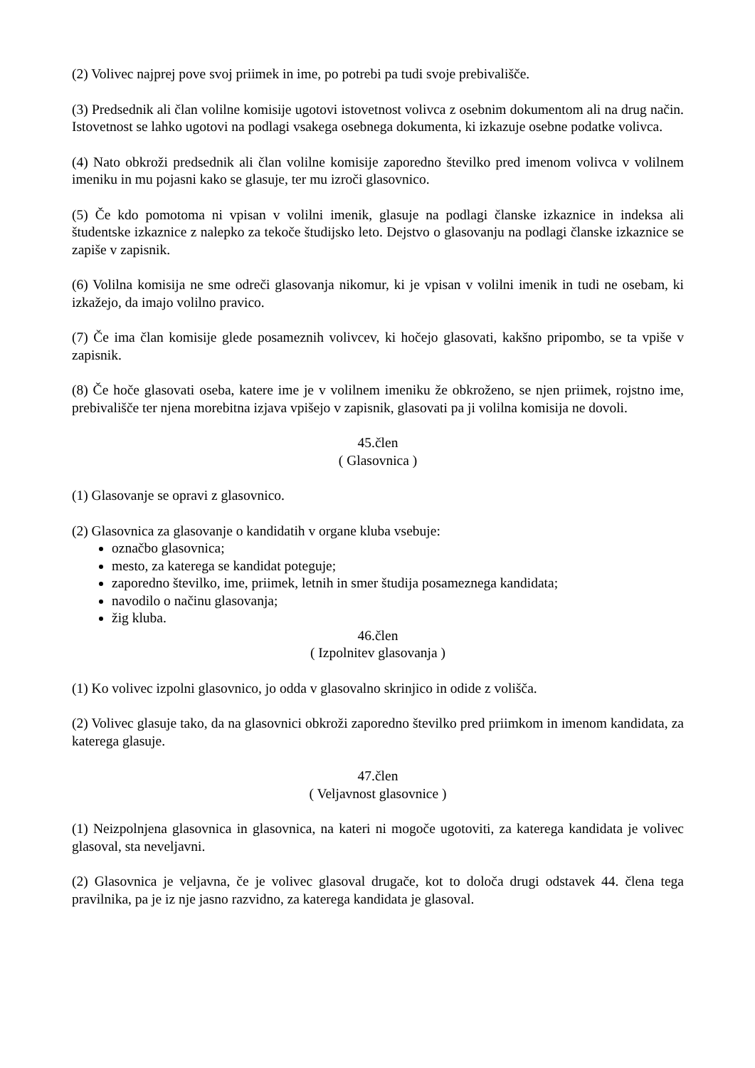(2) Volivec najprej pove svoj priimek in ime, po potrebi pa tudi svoje prebivališče.
(3) Predsednik ali član volilne komisije ugotovi istovetnost volivca z osebnim dokumentom ali na drug način. Istovetnost se lahko ugotovi na podlagi vsakega osebnega dokumenta, ki izkazuje osebne podatke volivca.
(4) Nato obkroži predsednik ali član volilne komisije zaporedno številko pred imenom volivca v volilnem imeniku in mu pojasni kako se glasuje, ter mu izroči glasovnico.
(5) Če kdo pomotoma ni vpisan v volilni imenik, glasuje na podlagi članske izkaznice in indeksa ali študentske izkaznice z nalepko za tekoče študijsko leto. Dejstvo o glasovanju na podlagi članske izkaznice se zapiše v zapisnik.
(6) Volilna komisija ne sme odreči glasovanja nikomur, ki je vpisan v volilni imenik in tudi ne osebam, ki izkažejo, da imajo volilno pravico.
(7) Če ima član komisije glede posameznih volivcev, ki hočejo glasovati, kakšno pripombo, se ta vpiše v zapisnik.
(8) Če hoče glasovati oseba, katere ime je v volilnem imeniku že obkroženo, se njen priimek, rojstno ime, prebivališče ter njena morebitna izjava vpišejo v zapisnik, glasovati pa ji volilna komisija ne dovoli.
45.člen
( Glasovnica )
(1) Glasovanje se opravi z glasovnico.
(2) Glasovnica za glasovanje o kandidatih v organe kluba vsebuje:
označbo glasovnica;
mesto, za katerega se kandidat poteguje;
zaporedno številko, ime, priimek, letnih in smer študija posameznega kandidata;
navodilo o načinu glasovanja;
žig kluba.
46.člen
( Izpolnitev glasovanja )
(1) Ko volivec izpolni glasovnico, jo odda v glasovalno skrinjico in odide z volišča.
(2) Volivec glasuje tako, da na glasovnici obkroži zaporedno številko pred priimkom in imenom kandidata, za katerega glasuje.
47.člen
( Veljavnost glasovnice )
(1) Neizpolnjena glasovnica in glasovnica, na kateri ni mogoče ugotoviti, za katerega kandidata je volivec glasoval, sta neveljavni.
(2) Glasovnica je veljavna, če je volivec glasoval drugače, kot to določa drugi odstavek 44. člena tega pravilnika, pa je iz nje jasno razvidno, za katerega kandidata je glasoval.